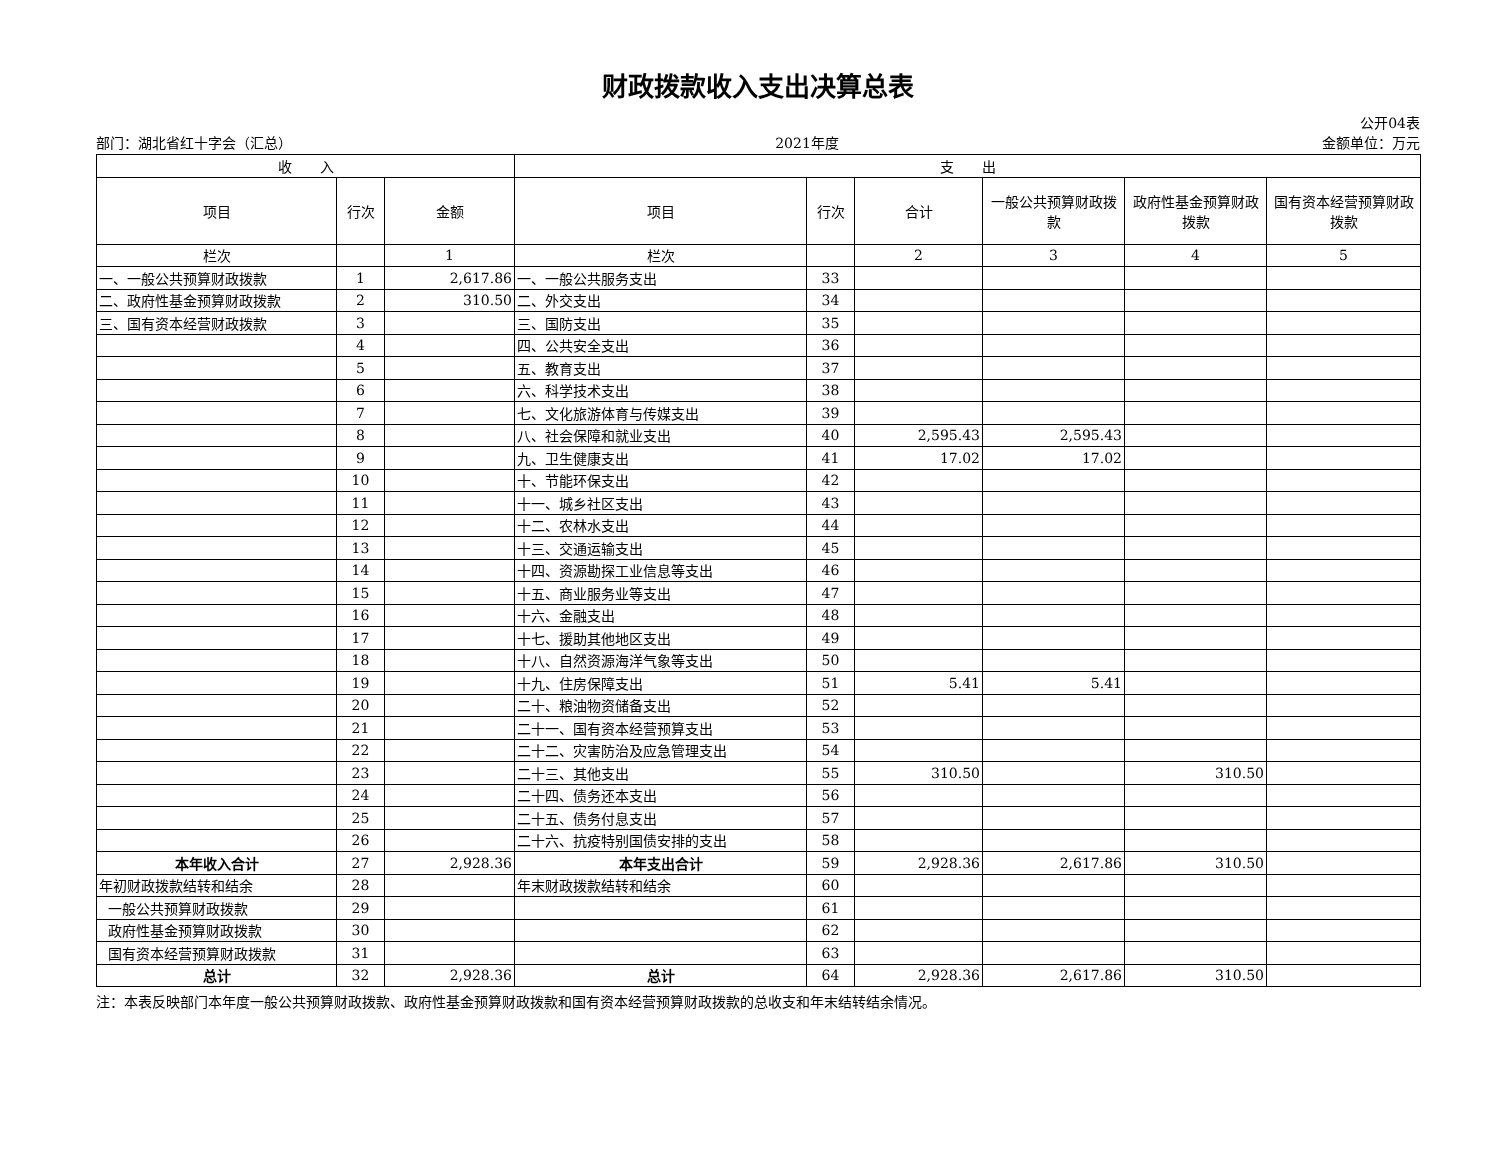财政拨款收入支出决算总表
公开04表
部门：湖北省红十字会（汇总） 2021年度 金额单位：万元
| 收 入 | | | 支 出 | | | | | |
| --- | --- | --- | --- | --- | --- | --- | --- | --- |
| 项目 | 行次 | 金额 | 项目 | 行次 | 合计 | 一般公共预算财政拨款 | 政府性基金预算财政拨款 | 国有资本经营预算财政拨款 |
| 栏次 | | 1 | 栏次 | | 2 | 3 | 4 | 5 |
| 一、一般公共预算财政拨款 | 1 | 2,617.86 | 一、一般公共服务支出 | 33 | | | | |
| 二、政府性基金预算财政拨款 | 2 | 310.50 | 二、外交支出 | 34 | | | | |
| 三、国有资本经营财政拨款 | 3 | | 三、国防支出 | 35 | | | | |
| | 4 | | 四、公共安全支出 | 36 | | | | |
| | 5 | | 五、教育支出 | 37 | | | | |
| | 6 | | 六、科学技术支出 | 38 | | | | |
| | 7 | | 七、文化旅游体育与传媒支出 | 39 | | | | |
| | 8 | | 八、社会保障和就业支出 | 40 | 2,595.43 | 2,595.43 | | |
| | 9 | | 九、卫生健康支出 | 41 | 17.02 | 17.02 | | |
| | 10 | | 十、节能环保支出 | 42 | | | | |
| | 11 | | 十一、城乡社区支出 | 43 | | | | |
| | 12 | | 十二、农林水支出 | 44 | | | | |
| | 13 | | 十三、交通运输支出 | 45 | | | | |
| | 14 | | 十四、资源勘探工业信息等支出 | 46 | | | | |
| | 15 | | 十五、商业服务业等支出 | 47 | | | | |
| | 16 | | 十六、金融支出 | 48 | | | | |
| | 17 | | 十七、援助其他地区支出 | 49 | | | | |
| | 18 | | 十八、自然资源海洋气象等支出 | 50 | | | | |
| | 19 | | 十九、住房保障支出 | 51 | 5.41 | 5.41 | | |
| | 20 | | 二十、粮油物资储备支出 | 52 | | | | |
| | 21 | | 二十一、国有资本经营预算支出 | 53 | | | | |
| | 22 | | 二十二、灾害防治及应急管理支出 | 54 | | | | |
| | 23 | | 二十三、其他支出 | 55 | 310.50 | | 310.50 | |
| | 24 | | 二十四、债务还本支出 | 56 | | | | |
| | 25 | | 二十五、债务付息支出 | 57 | | | | |
| | 26 | | 二十六、抗疫特别国债安排的支出 | 58 | | | | |
| 本年收入合计 | 27 | 2,928.36 | 本年支出合计 | 59 | 2,928.36 | 2,617.86 | 310.50 | |
| 年初财政拨款结转和结余 | 28 | | 年末财政拨款结转和结余 | 60 | | | | |
| 一般公共预算财政拨款 | 29 | | | 61 | | | | |
| 政府性基金预算财政拨款 | 30 | | | 62 | | | | |
| 国有资本经营预算财政拨款 | 31 | | | 63 | | | | |
| 总计 | 32 | 2,928.36 | 总计 | 64 | 2,928.36 | 2,617.86 | 310.50 | |
注：本表反映部门本年度一般公共预算财政拨款、政府性基金预算财政拨款和国有资本经营预算财政拨款的总收支和年末结转结余情况。